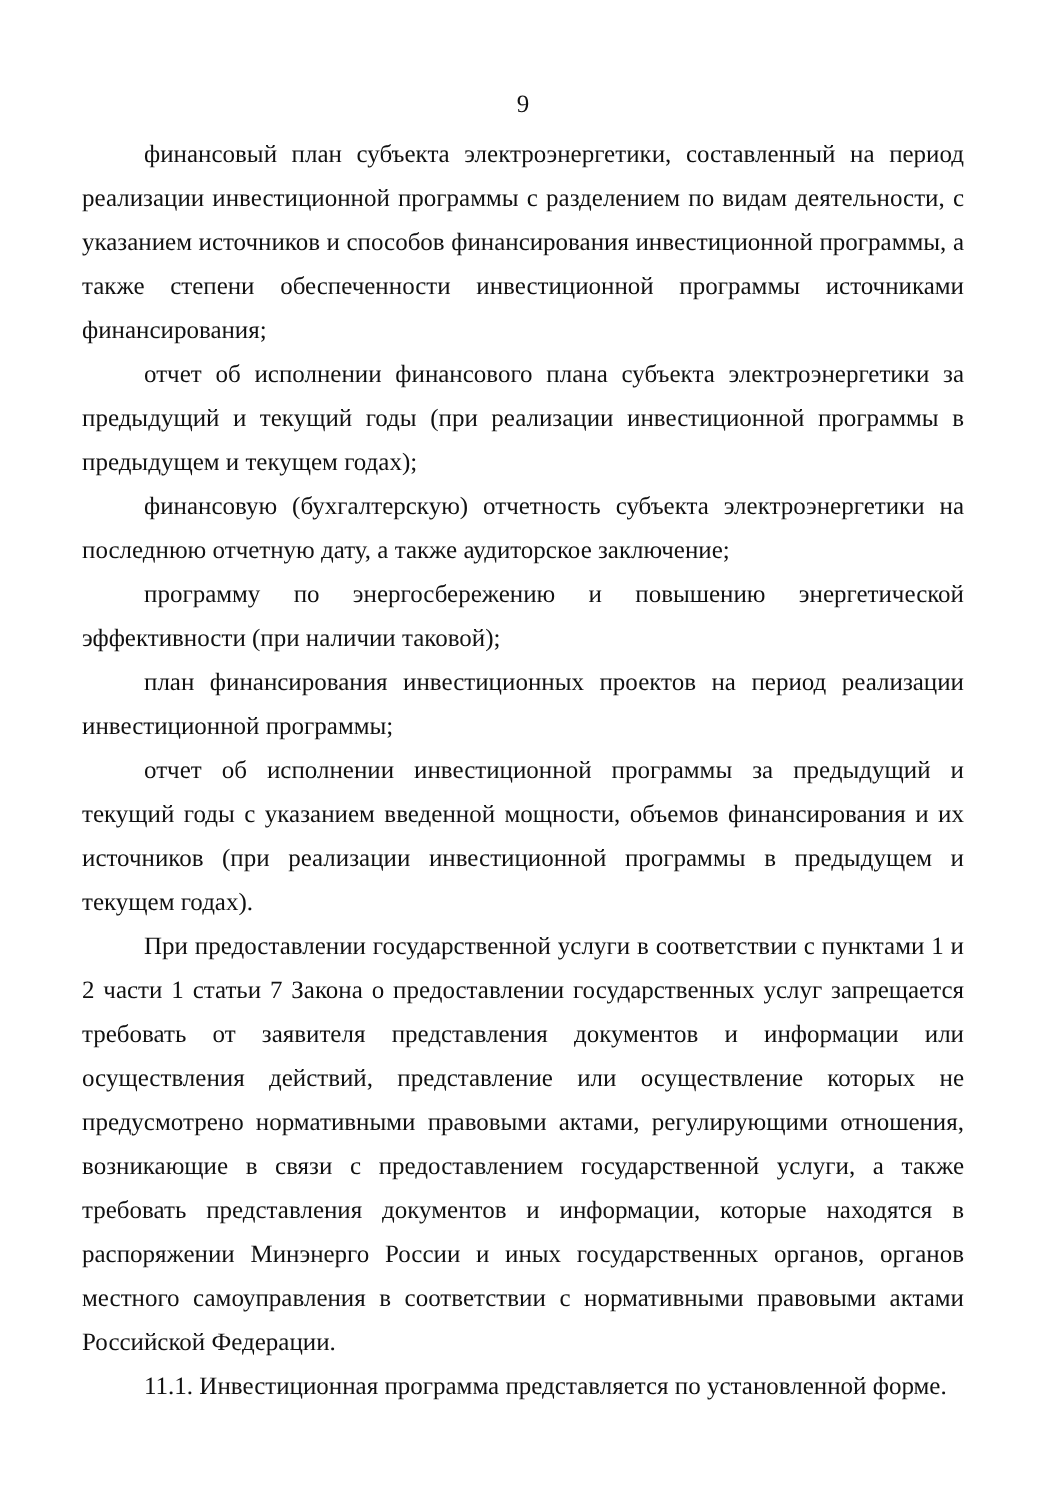9
финансовый план субъекта электроэнергетики, составленный на период реализации инвестиционной программы с разделением по видам деятельности, с указанием источников и способов финансирования инвестиционной программы, а также степени обеспеченности инвестиционной программы источниками финансирования;
отчет об исполнении финансового плана субъекта электроэнергетики за предыдущий и текущий годы (при реализации инвестиционной программы в предыдущем и текущем годах);
финансовую (бухгалтерскую) отчетность субъекта электроэнергетики на последнюю отчетную дату, а также аудиторское заключение;
программу по энергосбережению и повышению энергетической эффективности (при наличии таковой);
план финансирования инвестиционных проектов на период реализации инвестиционной программы;
отчет об исполнении инвестиционной программы за предыдущий и текущий годы с указанием введенной мощности, объемов финансирования и их источников (при реализации инвестиционной программы в предыдущем и текущем годах).
При предоставлении государственной услуги в соответствии с пунктами 1 и 2 части 1 статьи 7 Закона о предоставлении государственных услуг запрещается требовать от заявителя представления документов и информации или осуществления действий, представление или осуществление которых не предусмотрено нормативными правовыми актами, регулирующими отношения, возникающие в связи с предоставлением государственной услуги, а также требовать представления документов и информации, которые находятся в распоряжении Минэнерго России и иных государственных органов, органов местного самоуправления в соответствии с нормативными правовыми актами Российской Федерации.
11.1. Инвестиционная программа представляется по установленной форме.